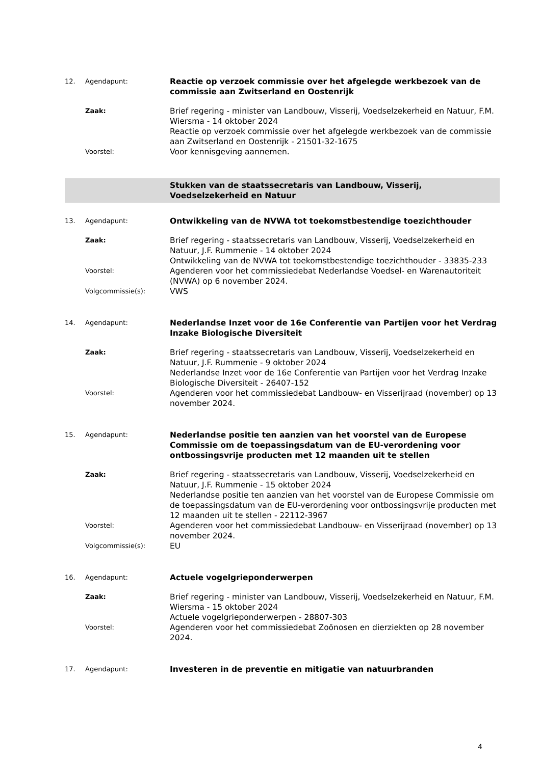12. Agendapunt:
Reactie op verzoek commissie over het afgelegde werkbezoek van de commissie aan Zwitserland en Oostenrijk
Zaak:
Brief regering - minister van Landbouw, Visserij, Voedselzekerheid en Natuur, F.M. Wiersma - 14 oktober 2024
Reactie op verzoek commissie over het afgelegde werkbezoek van de commissie aan Zwitserland en Oostenrijk - 21501-32-1675
Voorstel:
Voor kennisgeving aannemen.
Stukken van de staatssecretaris van Landbouw, Visserij,
Voedselzekerheid en Natuur
13. Agendapunt:
Ontwikkeling van de NVWA tot toekomstbestendige toezichthouder
Zaak:
Brief regering - staatssecretaris van Landbouw, Visserij, Voedselzekerheid en Natuur, J.F. Rummenie - 14 oktober 2024
Ontwikkeling van de NVWA tot toekomstbestendige toezichthouder - 33835-233
Voorstel:
Agenderen voor het commissiedebat Nederlandse Voedsel- en Warenautoriteit (NVWA) op 6 november 2024.
Volgcommissie(s):
VWS
14. Agendapunt:
Nederlandse Inzet voor de 16e Conferentie van Partijen voor het Verdrag Inzake Biologische Diversiteit
Zaak:
Brief regering - staatssecretaris van Landbouw, Visserij, Voedselzekerheid en Natuur, J.F. Rummenie - 9 oktober 2024
Nederlandse Inzet voor de 16e Conferentie van Partijen voor het Verdrag Inzake Biologische Diversiteit - 26407-152
Voorstel:
Agenderen voor het commissiedebat Landbouw- en Visserijraad (november) op 13 november 2024.
15. Agendapunt:
Nederlandse positie ten aanzien van het voorstel van de Europese Commissie om de toepassingsdatum van de EU-verordening voor ontbossingsvrije producten met 12 maanden uit te stellen
Zaak:
Brief regering - staatssecretaris van Landbouw, Visserij, Voedselzekerheid en Natuur, J.F. Rummenie - 15 oktober 2024
Nederlandse positie ten aanzien van het voorstel van de Europese Commissie om de toepassingsdatum van de EU-verordening voor ontbossingsvrije producten met 12 maanden uit te stellen - 22112-3967
Voorstel:
Agenderen voor het commissiedebat Landbouw- en Visserijraad (november) op 13 november 2024.
Volgcommissie(s):
EU
16. Agendapunt:
Actuele vogelgrieponderwerpen
Zaak:
Brief regering - minister van Landbouw, Visserij, Voedselzekerheid en Natuur, F.M. Wiersma - 15 oktober 2024
Actuele vogelgrieponderwerpen - 28807-303
Voorstel:
Agenderen voor het commissiedebat Zoönosen en dierziekten op 28 november 2024.
17. Agendapunt:
Investeren in de preventie en mitigatie van natuurbranden
4